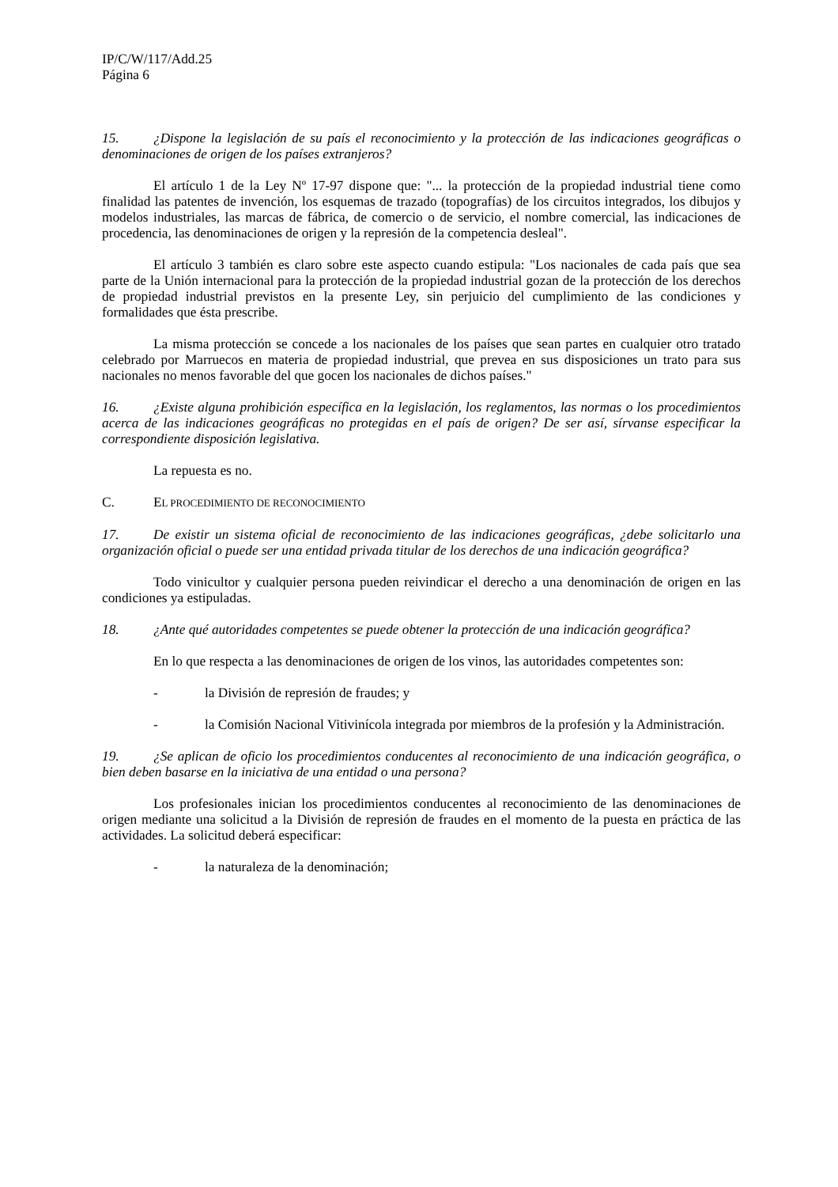IP/C/W/117/Add.25
Página 6
15. ¿Dispone la legislación de su país el reconocimiento y la protección de las indicaciones geográficas o denominaciones de origen de los países extranjeros?
El artículo 1 de la Ley Nº 17-97 dispone que: "... la protección de la propiedad industrial tiene como finalidad las patentes de invención, los esquemas de trazado (topografías) de los circuitos integrados, los dibujos y modelos industriales, las marcas de fábrica, de comercio o de servicio, el nombre comercial, las indicaciones de procedencia, las denominaciones de origen y la represión de la competencia desleal".
El artículo 3 también es claro sobre este aspecto cuando estipula: "Los nacionales de cada país que sea parte de la Unión internacional para la protección de la propiedad industrial gozan de la protección de los derechos de propiedad industrial previstos en la presente Ley, sin perjuicio del cumplimiento de las condiciones y formalidades que ésta prescribe.
La misma protección se concede a los nacionales de los países que sean partes en cualquier otro tratado celebrado por Marruecos en materia de propiedad industrial, que prevea en sus disposiciones un trato para sus nacionales no menos favorable del que gocen los nacionales de dichos países."
16. ¿Existe alguna prohibición específica en la legislación, los reglamentos, las normas o los procedimientos acerca de las indicaciones geográficas no protegidas en el país de origen? De ser así, sírvanse especificar la correspondiente disposición legislativa.
La repuesta es no.
C. EL PROCEDIMIENTO DE RECONOCIMIENTO
17. De existir un sistema oficial de reconocimiento de las indicaciones geográficas, ¿debe solicitarlo una organización oficial o puede ser una entidad privada titular de los derechos de una indicación geográfica?
Todo vinicultor y cualquier persona pueden reivindicar el derecho a una denominación de origen en las condiciones ya estipuladas.
18. ¿Ante qué autoridades competentes se puede obtener la protección de una indicación geográfica?
En lo que respecta a las denominaciones de origen de los vinos, las autoridades competentes son:
- la División de represión de fraudes; y
- la Comisión Nacional Vitivinícola integrada por miembros de la profesión y la Administración.
19. ¿Se aplican de oficio los procedimientos conducentes al reconocimiento de una indicación geográfica, o bien deben basarse en la iniciativa de una entidad o una persona?
Los profesionales inician los procedimientos conducentes al reconocimiento de las denominaciones de origen mediante una solicitud a la División de represión de fraudes en el momento de la puesta en práctica de las actividades. La solicitud deberá especificar:
- la naturaleza de la denominación;